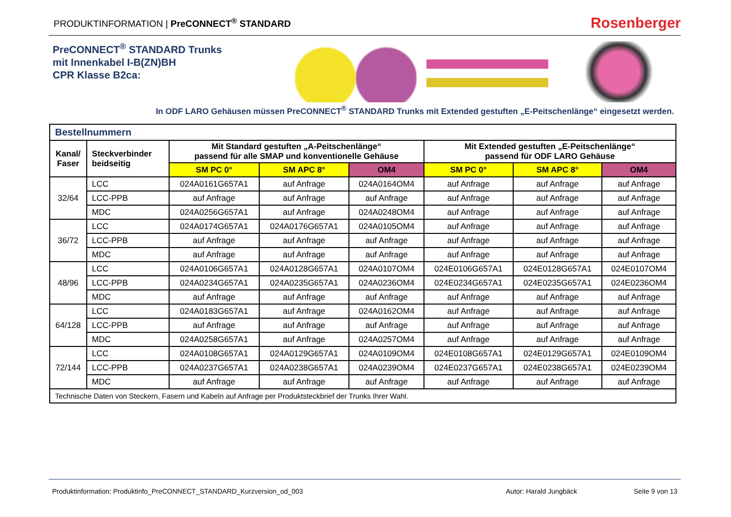PRODUKTINFORMATION | PreCONNECT<sup>®</sup> STANDARD
Rosenberger
PreCONNECT<sup>®</sup> STANDARD Trunks
mit Innenkabel I-B(ZN)BH
CPR Klasse B2ca:
In ODF LARO Gehäusen müssen PreCONNECT<sup>®</sup> STANDARD Trunks mit Extended gestuften „E-Peitschenlänge“ eingesetzt werden.
| Bestellnummern | | | | | | | |
| --- | --- | --- | --- | --- | --- | --- | --- |
| Kanal/ Faser | Steckverbinder beidseitig | Mit Standard gestuften „A-Peitschenlänge“ passend für alle SMAP und konventionelle Gehäuse | | | Mit Extended gestuften „E-Peitschenlänge“ passend für ODF LARO Gehäuse | | |
| | | SM PC 0° | SM APC 8° | OM4 | SM PC 0° | SM APC 8° | OM4 |
| 32/64 | LCC | 024A0161G657A1 | auf Anfrage | 024A0164OM4 | auf Anfrage | auf Anfrage | auf Anfrage |
| | LCC-PPB | auf Anfrage | auf Anfrage | auf Anfrage | auf Anfrage | auf Anfrage | auf Anfrage |
| | MDC | 024A0256G657A1 | auf Anfrage | 024A0248OM4 | auf Anfrage | auf Anfrage | auf Anfrage |
| 36/72 | LCC | 024A0174G657A1 | 024A0176G657A1 | 024A0105OM4 | auf Anfrage | auf Anfrage | auf Anfrage |
| | LCC-PPB | auf Anfrage | auf Anfrage | auf Anfrage | auf Anfrage | auf Anfrage | auf Anfrage |
| | MDC | auf Anfrage | auf Anfrage | auf Anfrage | auf Anfrage | auf Anfrage | auf Anfrage |
| 48/96 | LCC | 024A0106G657A1 | 024A0128G657A1 | 024A0107OM4 | 024E0106G657A1 | 024E0128G657A1 | 024E0107OM4 |
| | LCC-PPB | 024A0234G657A1 | 024A0235G657A1 | 024A0236OM4 | 024E0234G657A1 | 024E0235G657A1 | 024E0236OM4 |
| | MDC | auf Anfrage | auf Anfrage | auf Anfrage | auf Anfrage | auf Anfrage | auf Anfrage |
| 64/128 | LCC | 024A0183G657A1 | auf Anfrage | 024A0162OM4 | auf Anfrage | auf Anfrage | auf Anfrage |
| | LCC-PPB | auf Anfrage | auf Anfrage | auf Anfrage | auf Anfrage | auf Anfrage | auf Anfrage |
| | MDC | 024A0258G657A1 | auf Anfrage | 024A0257OM4 | auf Anfrage | auf Anfrage | auf Anfrage |
| 72/144 | LCC | 024A0108G657A1 | 024A0129G657A1 | 024A0109OM4 | 024E0108G657A1 | 024E0129G657A1 | 024E0109OM4 |
| | LCC-PPB | 024A0237G657A1 | 024A0238G657A1 | 024A0239OM4 | 024E0237G657A1 | 024E0238G657A1 | 024E0239OM4 |
| | MDC | auf Anfrage | auf Anfrage | auf Anfrage | auf Anfrage | auf Anfrage | auf Anfrage |
| Technische Daten von Steckern, Fasern und Kabeln auf Anfrage per Produktsteckbrief der Trunks Ihrer Wahl. | | | | | | | |
Produktinformation: Produktinfo_PreCONNECT_STANDARD_Kurzversion_od_003 Autor: Harald Jungbäck Seite 9 von 13